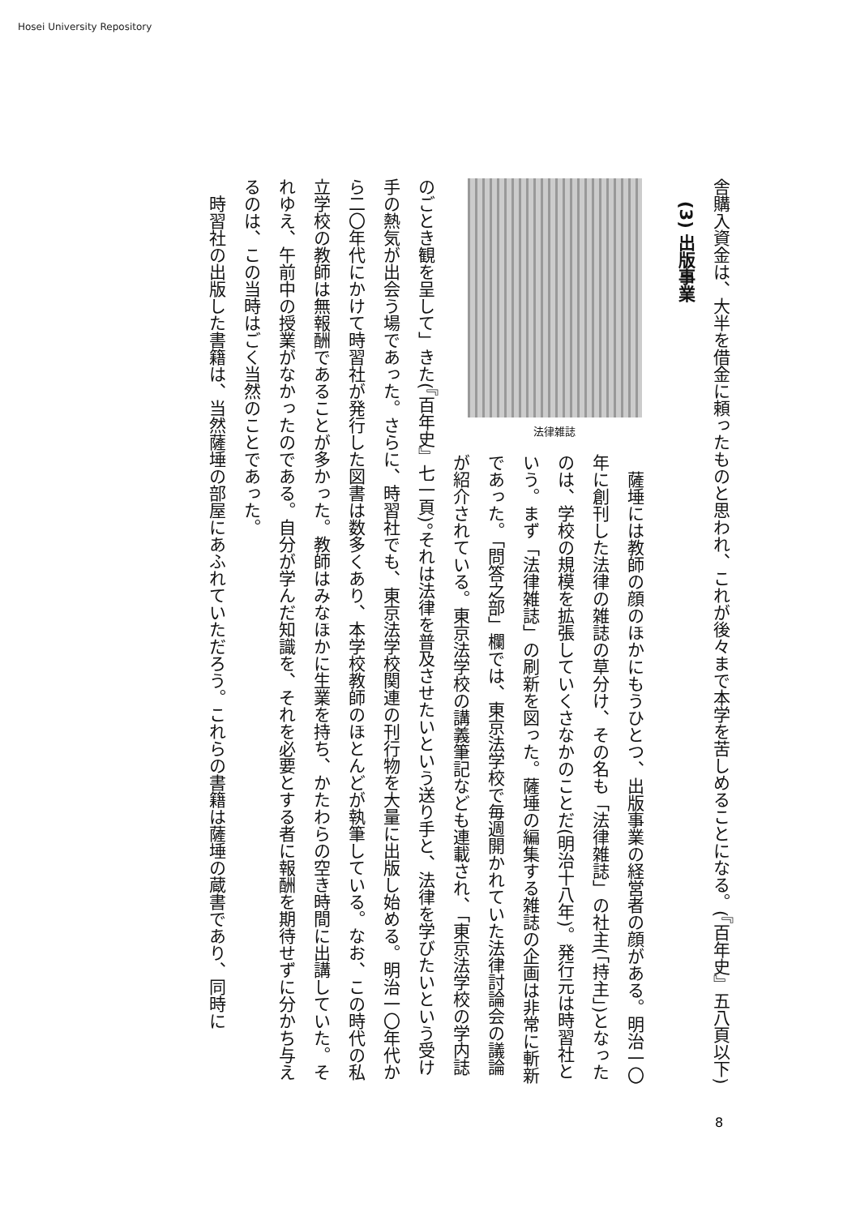Hosei University Repository
舎購入資金は、大半を借金に頼ったものと思われ、これが後々まで本学を苦しめることになる。(『百年史』五八頁以下)
(3) 出版事業
法律雑誌
　薩埵には教師の顔のほかにもうひとつ、出版事業の経営者の顔がある。明治一〇年に創刊した法律の雑誌の草分け、その名も「法律雑誌」の社主(「持主」)となったのは、学校の規模を拡張していくさなかのことだ(明治十八年)。発行元は時習社という。まず「法律雑誌」の刷新を図った。薩埵の編集する雑誌の企画は非常に斬新であった。「問答之部」欄では、東京法学校で毎週開かれていた法律討論会の議論が紹介されている。東京法学校の講義筆記なども連載され、「東京法学校の学内誌のごとき観を呈して」きた(『百年史』七一頁)。それは法律を普及させたいという送り手と、法律を学びたいという受け手の熱気が出会う場であった。さらに、時習社でも、東京法学校関連の刊行物を大量に出版し始める。明治一〇年代から二〇年代にかけて時習社が発行した図書は数多くあり、本学校教師のほとんどが執筆している。なお、この時代の私立学校の教師は無報酬であることが多かった。教師はみなほかに生業を持ち、かたわらの空き時間に出講していた。それゆえ、午前中の授業がなかったのである。自分が学んだ知識を、それを必要とする者に報酬を期待せずに分かち与えるのは、この当時はごく当然のことであった。
　時習社の出版した書籍は、当然薩埵の部屋にあふれていただろう。これらの書籍は薩埵の蔵書であり、同時に
8